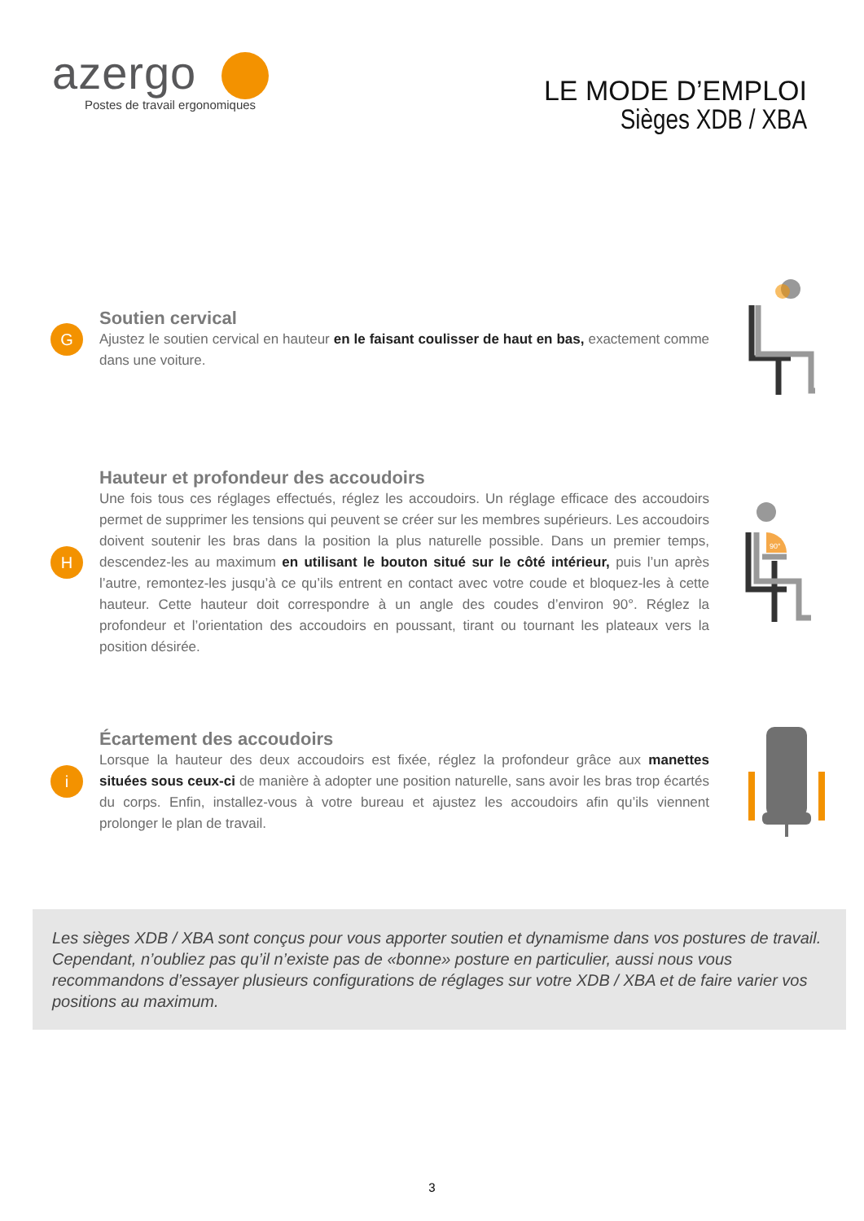azergo
Postes de travail ergonomiques
LE MODE D’EMPLOI
Sièges XDB / XBA
G
Soutien cervical
Ajustez le soutien cervical en hauteur en le faisant coulisser de haut en bas, exactement comme dans une voiture.
H
Hauteur et profondeur des accoudoirs
Une fois tous ces réglages effectués, réglez les accoudoirs. Un réglage efficace des accoudoirs permet de supprimer les tensions qui peuvent se créer sur les membres supérieurs. Les accoudoirs doivent soutenir les bras dans la position la plus naturelle possible. Dans un premier temps, descendez-les au maximum en utilisant le bouton situé sur le côté intérieur, puis l’un après l’autre, remontez-les jusqu’à ce qu’ils entrent en contact avec votre coude et bloquez-les à cette hauteur. Cette hauteur doit correspondre à un angle des coudes d’environ 90°. Réglez la profondeur et l’orientation des accoudoirs en poussant, tirant ou tournant les plateaux vers la position désirée.
90°
i
Écartement des accoudoirs
Lorsque la hauteur des deux accoudoirs est fixée, réglez la profondeur grâce aux manettes situées sous ceux-ci de manière à adopter une position naturelle, sans avoir les bras trop écartés du corps. Enfin, installez-vous à votre bureau et ajustez les accoudoirs afin qu’ils viennent prolonger le plan de travail.
Les sièges XDB / XBA sont conçus pour vous apporter soutien et dynamisme dans vos postures de travail. Cependant, n’oubliez pas qu’il n’existe pas de «bonne» posture en particulier, aussi nous vous recommandons d’essayer plusieurs configurations de réglages sur votre XDB / XBA et de faire varier vos positions au maximum.
3